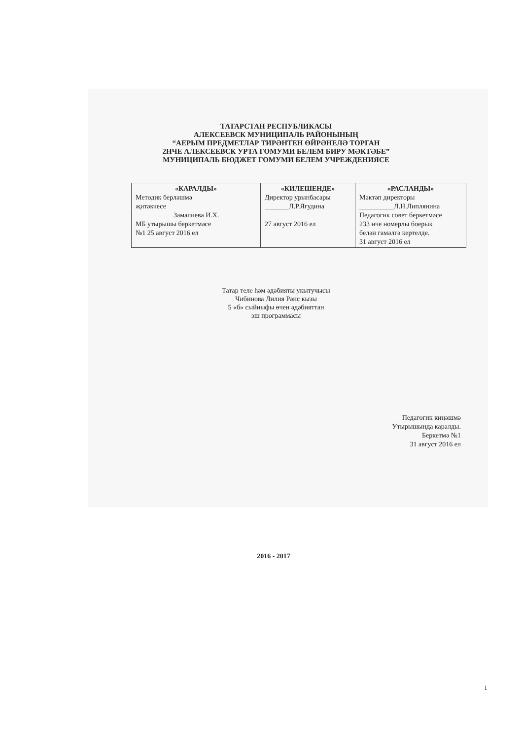ТАТАРСТАН РЕСПУБЛИКАСЫ
АЛЕКСЕЕВСК МУНИЦИПАЛЬ РАЙОНЫНЫҢ
“АЕРЫМ ПРЕДМЕТЛАР ТИРӘНТЕН ӨЙРӘНЕЛӘ ТОРГАН
2НЧЕ АЛЕКСЕЕВСК УРТА ГОМУМИ БЕЛЕМ БИРУ МӘКТӘБЕ”
МУНИЦИПАЛЬ БЮДЖЕТ ГОМУМИ БЕЛЕМ УЧРЕЖДЕНИЯСЕ
| «КАРАЛДЫ» Методик берләшмә җитәкчесе ___________Замалиева И.Х. МБ утырышы беркетмәсе №1 25 август 2016 ел | «КИЛЕШЕНДЕ» Директор урынбасары _______Л.Р.Ягудина 27 август 2016 ел | «РАСЛАНДЫ» Мәктәп директоры __________Л.Н.Липлянина Педагогик совет беркетмәсе 233 нче номерлы боерык белән гамәлгә кертелде. 31 август 2016 ел |
Татар теле һәм әдәбияты укытучысы
Чибинова Лилия Рәис кызы
5 «б» сыйныфы өчен әдәбияттан
эш программасы
Педагогик киңәшмә
Утырышында каралды.
Беркетмә №1
31 август 2016 ел
2016 - 2017
1